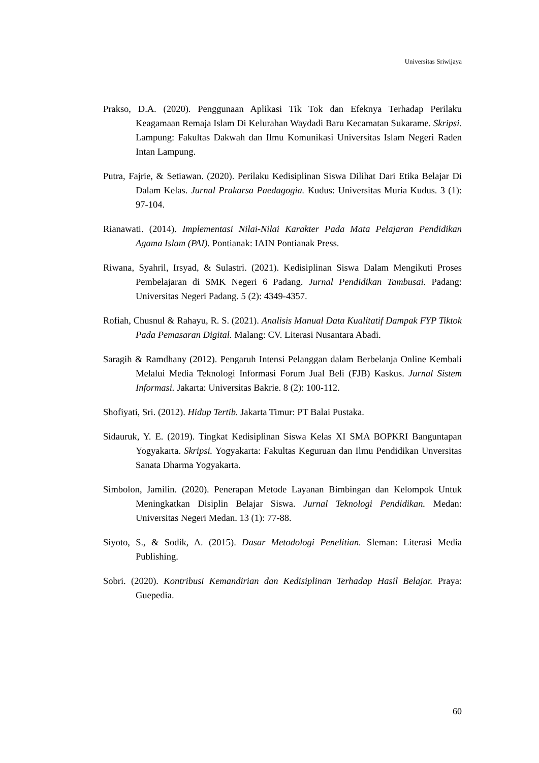Universitas Sriwijaya
Prakso, D.A. (2020). Penggunaan Aplikasi Tik Tok dan Efeknya Terhadap Perilaku Keagamaan Remaja Islam Di Kelurahan Waydadi Baru Kecamatan Sukarame. Skripsi. Lampung: Fakultas Dakwah dan Ilmu Komunikasi Universitas Islam Negeri Raden Intan Lampung.
Putra, Fajrie, & Setiawan. (2020). Perilaku Kedisiplinan Siswa Dilihat Dari Etika Belajar Di Dalam Kelas. Jurnal Prakarsa Paedagogia. Kudus: Universitas Muria Kudus. 3 (1): 97-104.
Rianawati. (2014). Implementasi Nilai-Nilai Karakter Pada Mata Pelajaran Pendidikan Agama Islam (PAI). Pontianak: IAIN Pontianak Press.
Riwana, Syahril, Irsyad, & Sulastri. (2021). Kedisiplinan Siswa Dalam Mengikuti Proses Pembelajaran di SMK Negeri 6 Padang. Jurnal Pendidikan Tambusai. Padang: Universitas Negeri Padang. 5 (2): 4349-4357.
Rofiah, Chusnul & Rahayu, R. S. (2021). Analisis Manual Data Kualitatif Dampak FYP Tiktok Pada Pemasaran Digital. Malang: CV. Literasi Nusantara Abadi.
Saragih & Ramdhany (2012). Pengaruh Intensi Pelanggan dalam Berbelanja Online Kembali Melalui Media Teknologi Informasi Forum Jual Beli (FJB) Kaskus. Jurnal Sistem Informasi. Jakarta: Universitas Bakrie. 8 (2): 100-112.
Shofiyati, Sri. (2012). Hidup Tertib. Jakarta Timur: PT Balai Pustaka.
Sidauruk, Y. E. (2019). Tingkat Kedisiplinan Siswa Kelas XI SMA BOPKRI Banguntapan Yogyakarta. Skripsi. Yogyakarta: Fakultas Keguruan dan Ilmu Pendidikan Unversitas Sanata Dharma Yogyakarta.
Simbolon, Jamilin. (2020). Penerapan Metode Layanan Bimbingan dan Kelompok Untuk Meningkatkan Disiplin Belajar Siswa. Jurnal Teknologi Pendidikan. Medan: Universitas Negeri Medan. 13 (1): 77-88.
Siyoto, S., & Sodik, A. (2015). Dasar Metodologi Penelitian. Sleman: Literasi Media Publishing.
Sobri. (2020). Kontribusi Kemandirian dan Kedisiplinan Terhadap Hasil Belajar. Praya: Guepedia.
60